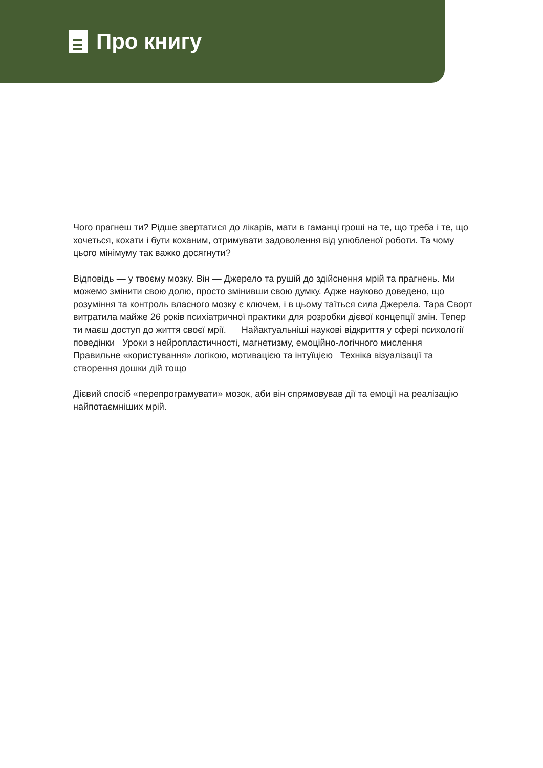Про книгу
Чого прагнеш ти? Рідше звертатися до лікарів, мати в гаманці гроші на те, що треба і те, що хочеться, кохати і бути коханим, отримувати задоволення від улюбленої роботи. Та чому цього мінімуму так важко досягнути?
Відповідь — у твоєму мозку. Він — Джерело та рушій до здійснення мрій та прагнень. Ми можемо змінити свою долю, просто змінивши свою думку. Адже науково доведено, що розуміння та контроль власного мозку є ключем, і в цьому таїться сила Джерела. Тара Сворт витратила майже 26 років психіатричної практики для розробки дієвої концепції змін. Тепер ти маєш доступ до життя своєї мрії. Найактуальніші наукові відкриття у сфері психології поведінки Уроки з нейропластичності, магнетизму, емоційно-логічного мислення Правильне «користування» логікою, мотивацією та інтуїцією Техніка візуалізації та створення дошки дій тощо
Дієвий спосіб «перепрограмувати» мозок, аби він спрямовував дії та емоції на реалізацію найпотаємніших мрій.